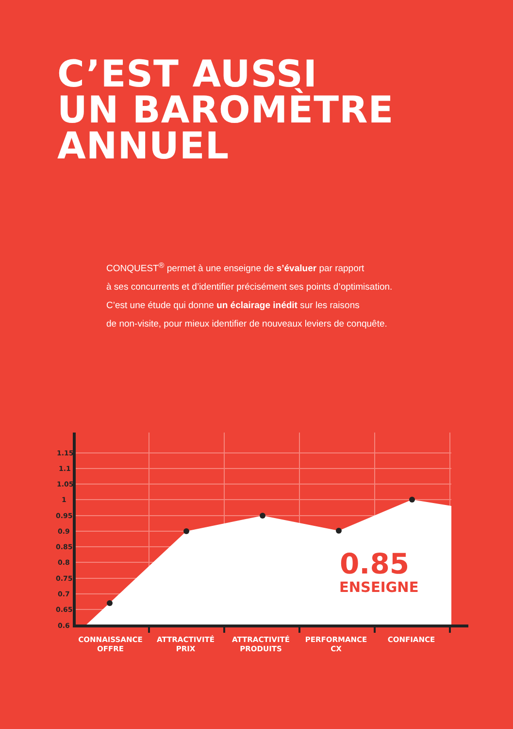C’EST AUSSI
UN BAROMÈTRE
ANNUEL
CONQUEST<sup>®</sup> permet à une enseigne de s’évaluer par rapport
à ses concurrents et d’identifier précisément ses points d’optimisation.
C’est une étude qui donne un éclairage inédit sur les raisons
de non-visite, pour mieux identifier de nouveaux leviers de conquête.
1.15
1.1
1.05
1
0.95
0.9
0.85
0.8
0.75
0.7
0.65
0.6
0.85
ENSEIGNE
CONNAISSANCE
OFFRE
ATTRACTIVITÉ
PRIX
ATTRACTIVITÉ
PRODUITS
PERFORMANCE
CX
CONFIANCE